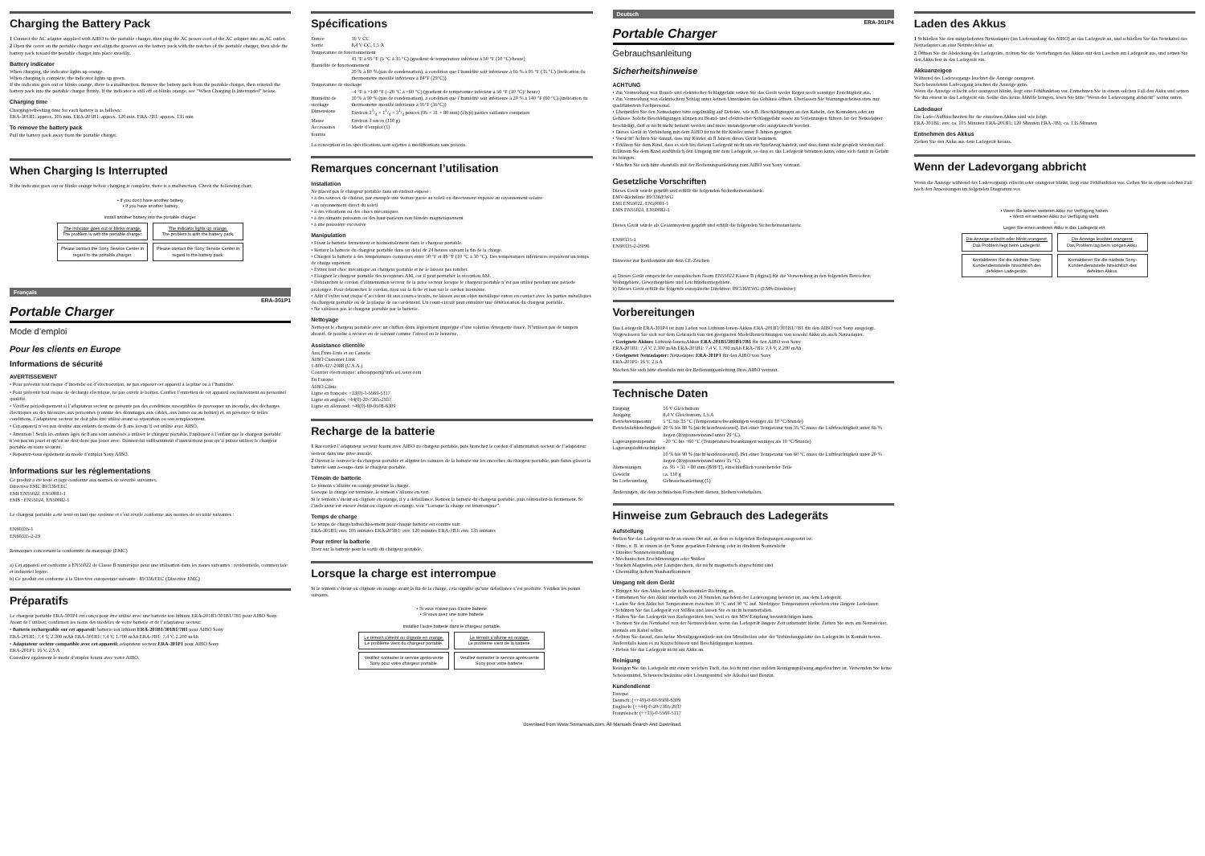Charging the Battery Pack
1 Connect the AC adapter supplied with AIBO to the portable charger, then plug the AC power cord of the AC adapter into an AC outlet.
2 Open the cover on the portable charger and align the grooves on the battery pack with the notches of the portable charger, then slide the battery pack toward the portable charger into place steadily.
Battery indicator
When charging, the indicator lights up orange.
When charging is complete, the indicator lights up green.
If the indicator goes out or blinks orange, there is a malfunction. Remove the battery pack from the portable charger, then reinstall the battery pack into the portable charger firmly. If the indicator is still off or blinks orange, see “When Charging Is Interrupted” below.
Charging time
Charging/refreshing time for each battery is as follows:
ERA-301B1: approx. 105 min. ERA-201B1: approx. 120 min. ERA-7B1: approx. 135 min
To remove the battery pack
Pull the battery pack away from the portable charger.
When Charging Is Interrupted
If the indicator goes out or blinks orange before charging is complete, there is a malfunction. Check the following chart.
• If you don’t have another battery
• If you have another battery
↓
Install another battery into the portable charger.
The indicator goes out or blinks orange.
The problem is with the portable charger.
Please contact the Sony Service Center in regard to the portable charger.
The indicator lights up orange.
The problem is with the battery pack.
Please contact the Sony Service Center in regard to the battery pack.
Français
ERA-301P1
Portable Charger
Mode d’emploi
Pour les clients en Europe
Informations de sécurité
AVERTISSEMENT
• Pour prévenir tout risque d’incendie ou d’électrocution, ne pas exposer cet appareil à la pluie ou à l’humidité.
• Pour prévenir tout risque de décharge électrique, ne pas ouvrir le boîtier. Confier l’entretien de cet appareil exclusivement au personnel qualifié.
• Vérifiez périodiquement si l’adaptateur secteur ne présente pas des conditions susceptibles de provoquer un incendie, des décharges électriques ou des blessures aux personnes (comme des dommages aux câbles, aux lames ou au boîtier) et, en présence de telles conditions, l’adaptateur secteur ne doit plus être utilisé avant sa réparation ou son remplacement.
• Cet appareil n’est pas destiné aux enfants de moins de 8 ans lorsqu’il est utilisé avec AIBO.
• Attention ! Seuls les enfants âgés de 8 ans sont autorisés à utiliser le chargeur portable. Expliquez à l’enfant que le chargeur portable n’est pas un jouet et qu’on ne doit donc pas jouer avec. Donnez-lui suffisamment d’instructions pour qu’il puisse utiliser le chargeur portable en toute sécurité.
• Reportez-vous également au mode d’emploi Sony AIBO.
Informations sur les réglementations
Ce produit a été testé et jugé conforme aux normes de sécurité suivantes.
Directive EMC 89/336/EEC
EMI EN55022, EN50081-1
EMS : EN55024, EN50082-1
Le chargeur portable a été testé en tant que système et s’est révélé conforme aux normes de sécurité suivantes :
EN60335-1
EN60335-2-29
Remarques concernant la conformité du marquage (EMC)
a) Cet appareil est conforme à EN55022 de Classe B numérique pour une utilisation dans les zones suivantes : résidentielle, commerciale et industriel légère.
b) Ce produit est conforme à la Directive européenne suivante : 89/336/EEC (Directive EMC)
Préparatifs
Le chargeur portable ERA-301P4 est conçu pour être utilisé avec une batterie ion lithium ERA-201B1/301B1/7B1 pour AIBO Sony.
Avant de l’utiliser, confirmez les noms des modèles de votre batterie et de l’adaptateur secteur.
• Batterie rechargeable sur cet appareil: batterie ion lithium ERA-201B1/301B1/7B1 pour AIBO Sony
ERA-201B1: 7,4 V, 2.300 mAh ERA-301B1: 7,4 V, 1.700 mAh ERA-7B1: 7,4 V, 2.200 mAh
• Adaptateur secteur compatible avec cet appareil: adaptateur secteur ERA-201P1 pour AIBO Sony
ERA-201P1: 16 V, 2,5 A
Consultez également le mode d’emploi fourni avec votre AIBO.
Spécifications
| Entrée | 16 V CC |
| Sortie | 8,4 V CC, 1,5 A |
| Température de fonctionnement | |
| | 41 °F à 95 °F (5 °C à 35 °C) (gradient de température inférieur à 50 °F (10 °C)/heure) |
| Humidité de fonctionnement | |
| | 20 % à 80 % (pas de condensation), à condition que l’humidité soit inférieure à 65 % à 95 °F (35 °C) (indication du thermomètre mouillé inférieure à 84°F (29°C)) |
| Température de stockage | |
| | –4 °F à +140 °F (–20 °C à +60 °C) (gradient de température inférieur à 50 °F (10 °C)/ heure) |
| Humidité de stockage | 10 % à 90 % (pas de condensation), à condition que l’humidité soit inférieure à 20 % à 140 °F (60 °C) (indication du thermomètre mouillé inférieure à 95°F (35°C)) |
| Dimensions | Environ 33/4 × 11/4 × 31/4 pouces (95 × 31 × 80 mm) (l/h/p) parties saillantes comprises |
| Masse | Environ 3 onces (110 g) |
| Accessoires fournis | Mode d’emploi (1) |
La conception et les spécifications sont sujettes à modifications sans préavis.
Remarques concernant l’utilisation
Installation
Ne placez pas le chargeur portable dans un endroit exposé :
• à des sources de chaleur, par exemple une voiture garée au soleil ou directement exposée au rayonnement solaire
• au rayonnement direct du soleil
• à des vibrations ou des chocs mécaniques
• à des aimants puissants ou des haut-parleurs non blindés magnétiquement
• à une poussière excessive
Manipulation
• Fixez la batterie fermement et horizontalement dans le chargeur portable.
• Retirez la batterie du chargeur portable dans un délai de 24 heures suivant la fin de la charge.
• Chargez la batterie à des températures comprises entre 50 °F et 86 °F (10 °C à 30 °C). Des températures inférieures requièrent un temps de charge supérieur.
• Evitez tout choc mécanique au chargeur portable et ne le laissez pas tomber.
• Eloignez le chargeur portable des récepteurs AM, car il peut perturber la réception AM.
• Débranchez le cordon d’alimentation secteur de la prise secteur lorsque le chargeur portable n’est pas utilisé pendant une période prolongée. Pour débrancher le cordon, tirez sur la fiche et non sur le cordon lui-même.
• Afin d’éviter tout risque d’accident dû aux courts-circuits, ne laissez aucun objet métallique entrer en contact avec les parties métalliques du chargeur portable ou de la plaque de raccordement. Un court-circuit peut entraîner une détérioration du chargeur portable.
• Ne saisissez pas le chargeur portable par la batterie.
Nettoyage
Nettoyez le chargeur portable avec un chiffon doux légèrement imprégné d’une solution détergente douce. N’utilisez pas de tampon abrasif, de poudre à récurer ou de solvant comme l’alcool ou le benzène.
Assistance clientèle
Aux États-Unis et au Canada:
AIBO Customer Link
1-800-427-2988 (U.S.A.)
Courrier électronique: aibosupport@info.sel.sony.com
En Europe:
AIBO Clinic
Ligne en français: +33(0)-1-5569-5117
Ligne en anglais: +44(0)-20-7365-2937
Ligne en allemand: +49(0)-69-9508-6309
Recharge de la batterie
1 Raccordez l’adaptateur secteur fourni avec AIBO au chargeur portable, puis branchez le cordon d’alimentation secteur de l’adaptateur secteur dans une prise murale.
2 Ouvrez le couvercle du chargeur portable et alignez les rainures de la batterie sur les encoches du chargeur portable, puis faites glisser la batterie sans à-coups dans le chargeur portable.
Témoin de batterie
Le témoin s’allume en orange pendant la charge.
Lorsque la charge est terminée, le témoin s’allume en vert.
Si le témoin s’éteint ou clignote en orange, il y a défaillance. Retirez la batterie du chargeur portable, puis réinstallez-la fermement. Si l’indicateur est encore éteint ou clignote en orange, voir “Lorsque la charge est interrompue”.
Temps de charge
Le temps de charge/rafraîchissement pour chaque batterie est comme suit:
ERA-301B1: env. 105 minutes ERA-201B1: env. 120 minutes ERA-7B1: env. 135 minutes
Pour retirer la batterie
Tirez sur la batterie pour la sortir du chargeur portable.
Lorsque la charge est interrompue
Si le témoin s’éteint ou clignote en orange avant la fin de la charge, cela signifie qu’une défaillance s’est produite. Vérifiez les points suivants.
• Si vous n’avez pas d’autre batterie
• Si vous avez une autre batterie
↓
Installez l’autre batterie dans le chargeur portable.
Le témoin s’éteint ou clignote en orange.
Le problème vient du chargeur portable.
Veuillez contacter le service après-vente Sony pour votre chargeur portable.
Le témoin s’allume en orange.
Le problème vient de la batterie.
Veuillez contacter le service après-vente Sony pour votre batterie.
Deutsch
ERA-301P4
Portable Charger
Gebrauchsanleitung
Sicherheitshinweise
ACHTUNG
• Zur Vermeidung von Brand- und elektrischer Schlaggefahr setzen Sie das Gerät weder Regen noch sonstiger Feuchtigkeit aus.
• Zur Vermeidung von elektrischem Schlag unter keinen Umständen das Gehäuse öffnen. Überlassen Sie Wartungsarbeiten stets nur qualifiziertem Fachpersonal.
• Überprüfen Sie den Netzadapter bitte regelmäßig auf Defekte, wie z.B. Beschädigungen an den Kabeln, den Kontakten oder am Gehäuse. Solche Beschädigungen können zu Brand- und elektrischer Schlaggefahr sowie zu Verletzungen führen. Ist der Netzadapter beschädigt, darf er nicht mehr benutzt werden und muss instandgesetzt oder ausgetauscht werden.
• Dieses Gerät in Verbindung mit dem AIBO ist nicht für Kinder unter 8 Jahren geeignet.
• Vorsicht! Achten Sie darauf, dass nur Kinder ab 8 Jahren dieses Gerät benutzen.
• Erklären Sie dem Kind, dass es sich bei diesem Ladegerät nicht um ein Spielzeug handelt, und dass damit nicht gespielt werden darf. Erläutern Sie dem Kind ausführlich den Umgang mit dem Ladegerät, so dass es das Ladegerät benutzen kann, ohne sich damit in Gefahr zu bringen.
• Machen Sie sich bitte ebenfalls mit der Bedienungsanleitung zum AIBO von Sony vertraut.
Gesetzliche Vorschriften
Dieses Gerät wurde geprüft und erfüllt die folgenden Sicherheitsstandards:
EMV-Richtlinie 89/336/EWG
EMI EN55022, EN50081-1
EMS EN55024, EN50082-1
Dieses Gerät wurde als Gesamtsystem geprüft und erfüllt die folgenden Sicherheitsstandards:
EN60335-1
EN60335-2-29/96
Hinweise zur Konformität mit dem CE-Zeichen
a) Dieses Gerät entspricht der europäischen Norm EN55022 Klasse B (digital) für die Verwendung in den folgenden Bereichen: Wohngebiete, Gewerbegebiete und Leichtindustriegebiete.
b) Dieses Gerät erfüllt die folgende europäische Direktive: 89/336/EWG (EMS-Direktive)
Vorbereitungen
Das Ladegerät ERA-301P4 ist zum Laden von Lithium-Ionen-Akkus ERA-201B1/301B1/7B1 für den AIBO von Sony ausgelegt.
Vergewissern Sie sich vor dem Gebrauch von den geeigneten Modellbezeichnungen von sowohl Akku als auch Netzadapter.
• Geeignete Akkus: Lithium-Ionen-Akkus ERA-201B1/301B1/7B1 für den AIBO von Sony
ERA-201B1: 7,4 V, 2.300 mAh ERA-301B1: 7,4 V, 1.700 mAh ERA-7B1: 7,4 V, 2.200 mAh
• Geeigneter Netzadapter: Netzadapter ERA-201P1 für den AIBO von Sony
ERA-201P1: 16 V, 2,5 A
Machen Sie sich bitte ebenfalls mit der Bedienungsanleitung Ihres AIBO vertraut.
Technische Daten
| Eingang | 16 V Gleichstrom |
| Ausgang | 8,4 V Gleichstrom, 1,5 A |
| Betriebstemperatur | 5 °C bis 35 °C (Temperaturschwankungen weniger als 10 °C/Stunde) |
| Betriebsluftfeuchtigkeit | 20 % bis 80 % (nicht kondensierend). Bei einer Temperatur von 35 °C muss die Luftfeuchtigkeit unter 65 % liegen (Hygrometerstand unter 29 °C). |
| Lagerungstemperatur | –20 °C bis +60 °C (Temperaturschwankungen weniger als 10 °C/Stunde) |
| Lagerungsluftfeuchtigkeit | |
| | 10 % bis 90 % (nicht kondensierend). Bei einer Temperatur von 60 °C muss die Luftfeuchtigkeit unter 20 % liegen (Hygrometerstand unter 35 °C). |
| Abmessungen | ca. 95 × 31 × 80 mm (B/H/T), einschließlich vorstehender Teile |
| Gewicht | ca. 110 g |
| Im Lieferumfang | Gebrauchsanleitung (1) |
Änderungen, die dem technischen Fortschritt dienen, bleiben vorbehalten.
Hinweise zum Gebrauch des Ladegeräts
Aufstellung
Stellen Sie das Ladegerät nicht an einem Ort auf, an dem es folgenden Bedingungen ausgesetzt ist:
• Hitze, z. B. in einem in der Sonne geparkten Fahrzeug oder in direktem Sonnenlicht
• Direkter Sonneneinstrahlung
• Mechanischen Erschütterungen oder Stößen
• Starken Magneten oder Lautsprechern, die nicht magnetisch abgeschirmt sind
• Übermäßig hohem Staubaufkommen
Umgang mit dem Gerät
• Bringen Sie den Akku korrekt in horizontaler Richtung an.
• Entnehmen Sie den Akku innerhalb von 24 Stunden, nachdem der Ladevorgang beendet ist, aus dem Ladegerät.
• Laden Sie den Akku bei Temperaturen zwischen 10 °C und 30 °C auf. Niedrigere Temperaturen erfordern eine längere Ladedauer.
• Schützen Sie das Ladegerät vor Stößen und lassen Sie es nicht herunterfallen.
• Halten Sie das Ladegerät von Radiogeräten fern, weil es den MW-Empfang beeinträchtigen kann.
• Trennen Sie das Netzkabel von der Netzsteckdose, wenn das Ladegerät längere Zeit unbenutzt bleibt. Ziehen Sie stets am Netzstecker, niemals am Kabel selbst.
• Achten Sie darauf, dass keine Metallgegenstände mit den Metallteilen oder der Verbindungsplatte des Ladegeräts in Kontakt treten. Andernfalls kann es zu Kurzschlüssen und Beschädigungen kommen.
• Heben Sie das Ladegerät nicht am Akku an.
Reinigung
Reinigen Sie das Ladegerät mit einem weichen Tuch, das leicht mit einer milden Reinigungslösung angefeuchtet ist. Verwenden Sie keine Scheuermittel, Scheuerschwämme oder Lösungsmittel wie Alkohol und Benzin.
Kundendienst
Europa:
Deutsch: (++49)-0-69-9508-6309
Englisch: (++44)-0-20-7365-2937
Französisch: (++33)-0-5569-5117
Laden des Akkus
1 Schließen Sie den mitgelieferten Netzadapter (im Lieferumfang des AIBO) an das Ladegerät an, und schließen Sie das Netzkabel des Netzadapters an eine Netzsteckdose an.
2 Öffnen Sie die Abdeckung des Ladegeräts, richten Sie die Vertiefungen des Akkus mit den Laschen am Ladegerät aus, und setzen Sie den Akku fest in das Ladegerät ein.
Akkuanzeigen
Während des Ladevorgangs leuchtet die Anzeige orangerot.
Nach beendetem Ladvorgang leuchtet die Anzeige grün.
Wenn die Anzeige erlischt oder orangerot blinkt, liegt eine Fehlfunktion vor. Entnehmen Sie in einem solchen Fall den Akku und setzen Sie ihn erneut in das Ladegerät ein. Sollte dies keine Abhilfe bringen, lesen Sie bitte “Wenn der Ladevorgang abbricht” weiter unten.
Ladedauer
Die Lade-/Auffrischzeiten für die einzelnen Akkus sind wie folgt:
ERA-301B1: env. ca. 105 Minuten ERA-201B1: 120 Minuten ERA-7B1: ca. 135 Minuten
Entnehmen des Akkus
Ziehen Sie den Akku aus dem Ladegerät heraus.
Wenn der Ladevorgang abbricht
Wenn die Anzeige während des Ladevorgangs erlischt oder orangerot blinkt, liegt eine Fehlfunktion vor. Gehen Sie in einem solchen Fall nach den Anweisungen im folgenden Diagramm vor.
• Wenn Sie keinen weiteren Akku zur Verfügung haben.
• Wenn ein weiterer Akku zur Verfügung steht.
↓
Legen Sie einen anderen Akku in das Ladegerät ein.
Die Anzeige erlischt oder blinkt orangerot.
Das Problem liegt beim Ladegerät.
Kontaktieren Sie die nächste Sony-Kundendienststelle hinsichtlich des defekten Ladegeräts.
Die Anzeige leuchtet orangerot.
Das Problem lag beim vorigen Akku.
Kontaktieren Sie die nächste Sony-Kundendienststelle hinsichtlich des defekten Akkus.
Download from Www.Somanuals.com. All Manuals Search And Download.